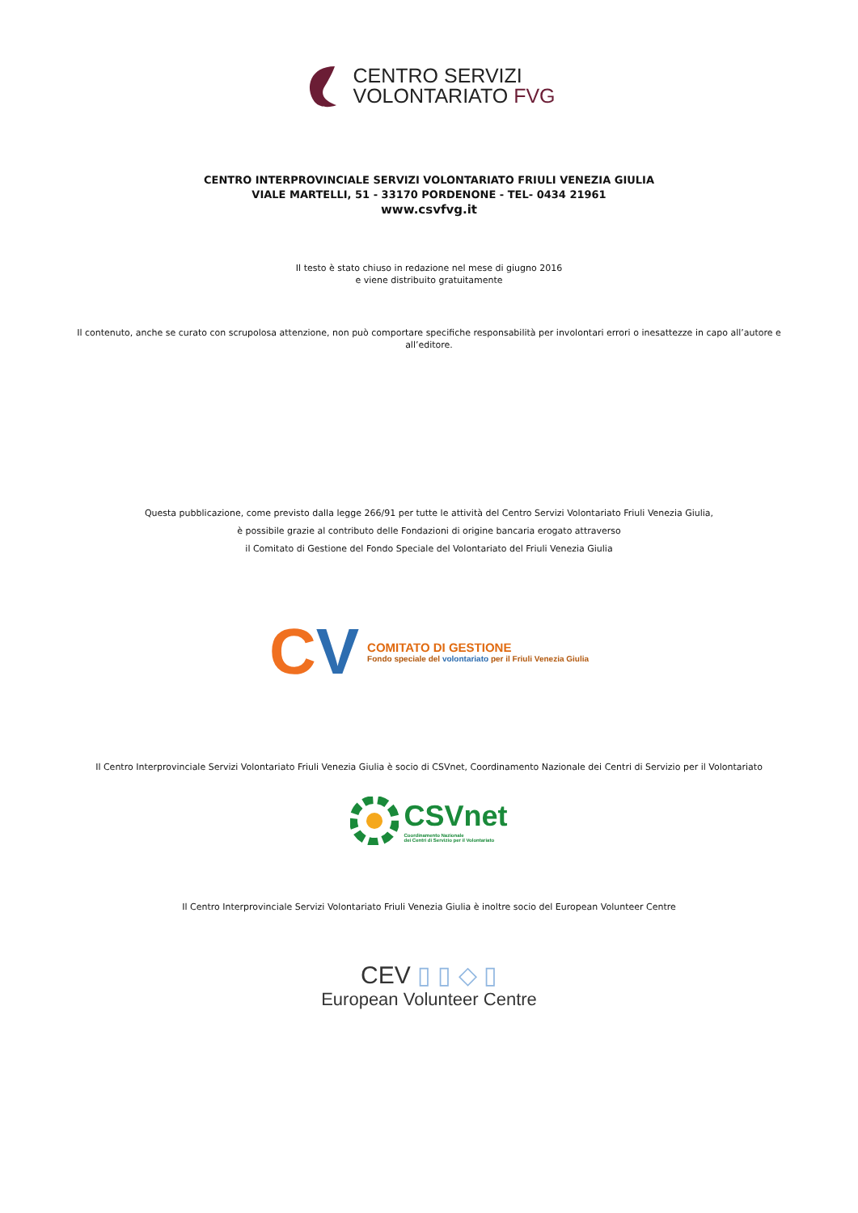CENTRO SERVIZI
VOLONTARIATO FVG
CENTRO INTERPROVINCIALE SERVIZI VOLONTARIATO FRIULI VENEZIA GIULIA
VIALE MARTELLI, 51 - 33170 PORDENONE - TEL- 0434 21961
www.csvfvg.it
Il testo è stato chiuso in redazione nel mese di giugno 2016
e viene distribuito gratuitamente
Il contenuto, anche se curato con scrupolosa attenzione, non può comportare specifiche responsabilità per involontari errori o inesattezze in capo all’autore e all’editore.
Questa pubblicazione, come previsto dalla legge 266/91 per tutte le attività del Centro Servizi Volontariato Friuli Venezia Giulia,
è possibile grazie al contributo delle Fondazioni di origine bancaria erogato attraverso
il Comitato di Gestione del Fondo Speciale del Volontariato del Friuli Venezia Giulia
CV
COMITATO DI GESTIONE
Fondo speciale del volontariato per il Friuli Venezia Giulia
Il Centro Interprovinciale Servizi Volontariato Friuli Venezia Giulia è socio di CSVnet, Coordinamento Nazionale dei Centri di Servizio per il Volontariato
CSVnet
Coordinamento Nazionale
dei Centri di Servizio per il Volontariato
Il Centro Interprovinciale Servizi Volontariato Friuli Venezia Giulia è inoltre socio del European Volunteer Centre
CEV ▯ ▯ ◇ ▯
European Volunteer Centre